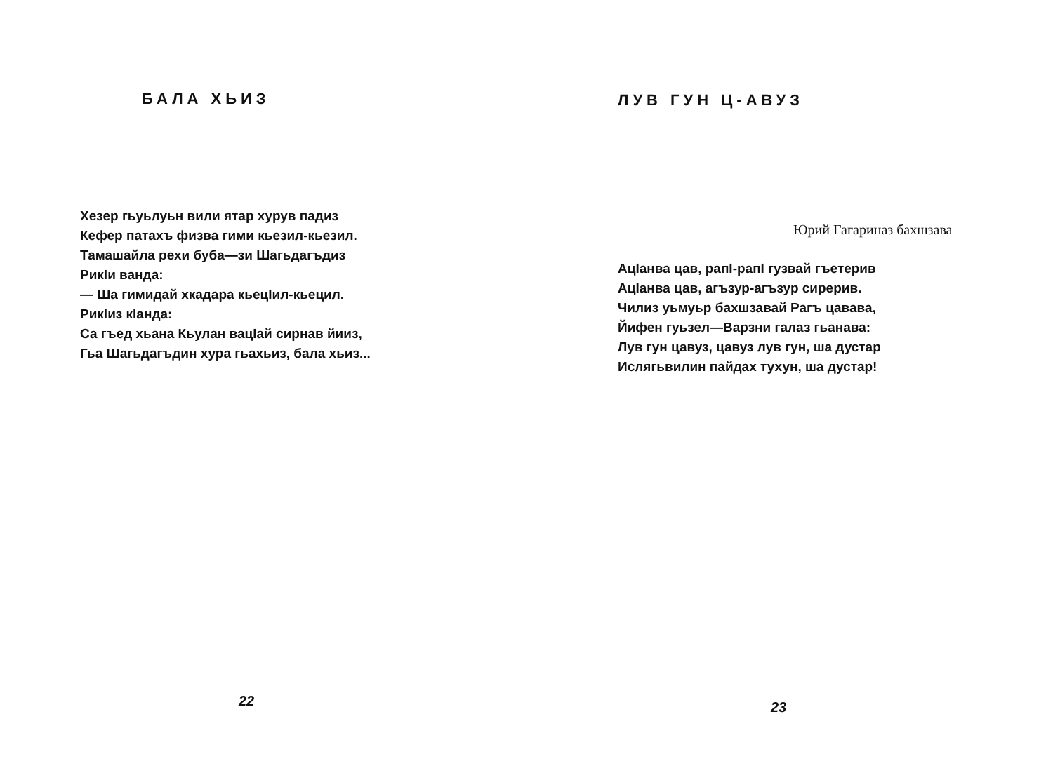БАЛА ХЬИЗ
Хезер гьуьлуьн вили ятар хурув падиз
Кефер патахъ физва гими кьезил-кьезил.
Тамашайла рехи буба—зи Шагьдагъдиз
РикIи ванда:
— Ша гимидай хкадара кьецIил-кьецил.
РикIиз кIанда:
Са гъед хьана Кьулан вацIай сирнав йииз,
Гьа Шагьдагъдин хура гьахьиз, бала хьиз...
22
ЛУВ ГУН Ц-АВУЗ
Юрий Гагариназ бахшзава
АцIанва цав, рапI-рапI гузвай гъетерив
АцIанва цав, агъзур-агъзур сирерив.
Чилиз уьмуьр бахшзавай Рагъ цавава,
Йифен гуьзел—Варзни галаз гьанава:
Лув гун цавуз, цавуз лув гун, ша дустар
Ислягьвилин пайдах тухун, ша дустар!
23